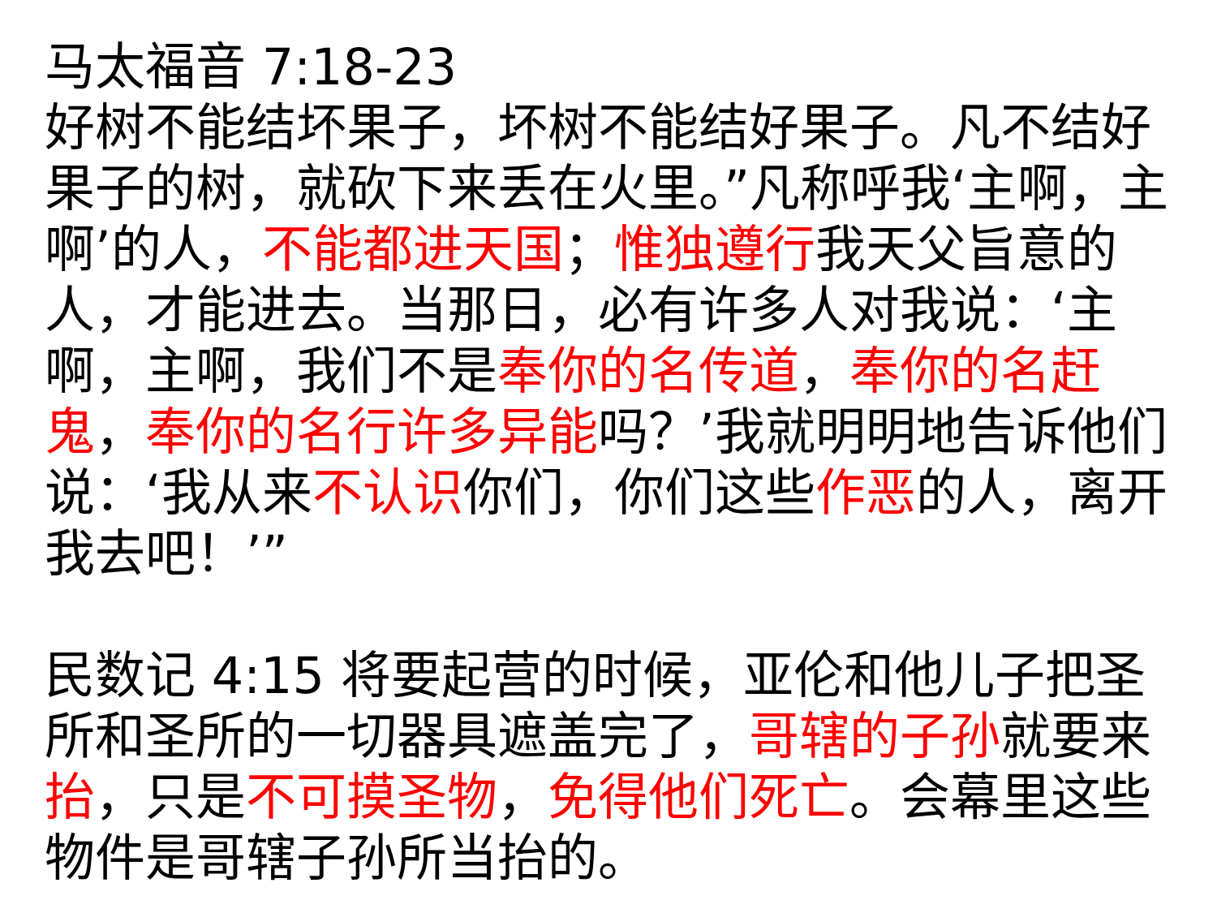马太福音 7:18-23
好树不能结坏果子，坏树不能结好果子。凡不结好果子的树，就砍下来丢在火里。”凡称呼我‘主啊，主啊’的人，不能都进天国；惟独遵行我天父旨意的人，才能进去。当那日，必有许多人对我说：‘主啊，主啊，我们不是奉你的名传道，奉你的名赶鬼，奉你的名行许多异能吗？’我就明明地告诉他们说：‘我从来不认识你们，你们这些作恶的人，离开我去吧！’”
民数记 4:15 将要起营的时候，亚伦和他儿子把圣所和圣所的一切器具遮盖完了，哥辖的子孙就要来抬，只是不可摸圣物，免得他们死亡。会幕里这些物件是哥辖子孙所当抬的。